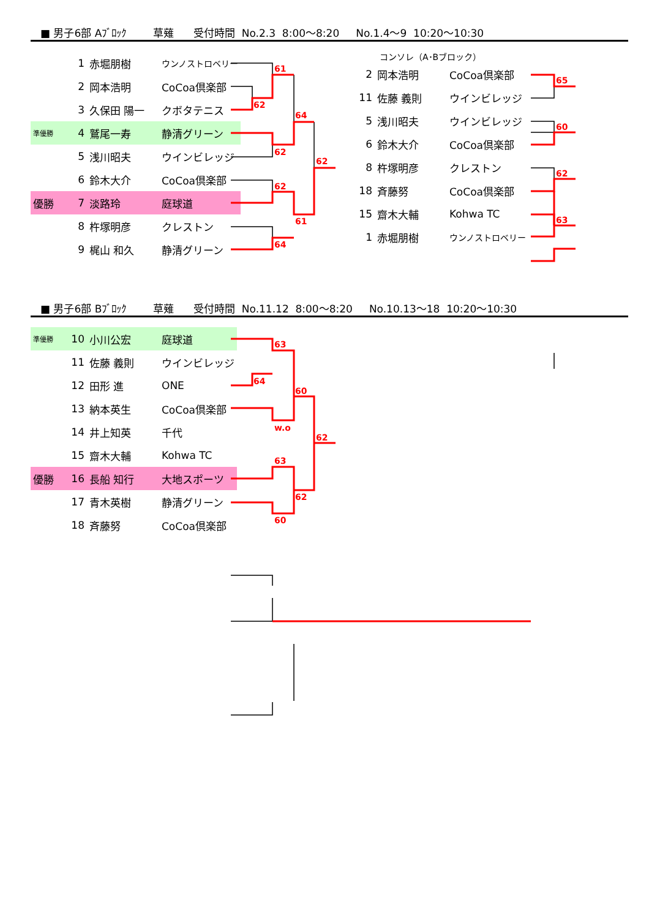■ 男子6部 Aﾌﾞﾛｯｸ 草薙 受付時間 No.2.3 8:00～8:20 No.1.4～9 10:20～10:30
| | 1 | 赤堀朋樹 | ウンノストロベリー |
| | 2 | 岡本浩明 | CoCoa倶楽部 |
| | 3 | 久保田 陽一 | クボタテニス |
| 準優勝 | 4 | 鷲尾一寿 | 静清グリーン |
| | 5 | 浅川昭夫 | ウインビレッジ |
| | 6 | 鈴木大介 | CoCoa倶楽部 |
| 優勝 | 7 | 淡路玲 | 庭球道 |
| | 8 | 杵塚明彦 | クレストン |
| | 9 | 梶山 和久 | 静清グリーン |
コンソレ（A･Bブロック）
| 2 | 岡本浩明 | CoCoa倶楽部 |
| 11 | 佐藤 義則 | ウインビレッジ |
| 5 | 浅川昭夫 | ウインビレッジ |
| 6 | 鈴木大介 | CoCoa倶楽部 |
| 8 | 杵塚明彦 | クレストン |
| 18 | 斉藤努 | CoCoa倶楽部 |
| 15 | 齋木大輔 | Kohwa TC |
| 1 | 赤堀朋樹 | ウンノストロベリー |
■ 男子6部 Bﾌﾞﾛｯｸ 草薙 受付時間 No.11.12 8:00～8:20 No.10.13～18 10:20～10:30
| 準優勝 | 10 | 小川公宏 | 庭球道 |
| | 11 | 佐藤 義則 | ウインビレッジ |
| | 12 | 田形 進 | ONE |
| | 13 | 納本英生 | CoCoa倶楽部 |
| | 14 | 井上知英 | 千代 |
| | 15 | 齋木大輔 | Kohwa TC |
| 優勝 | 16 | 長船 知行 | 大地スポーツ |
| | 17 | 青木英樹 | 静清グリーン |
| | 18 | 斉藤努 | CoCoa倶楽部 |
61
62
64
62
62
62
61
64
65
60
62
63
63
64
60
w.o
62
63
62
60